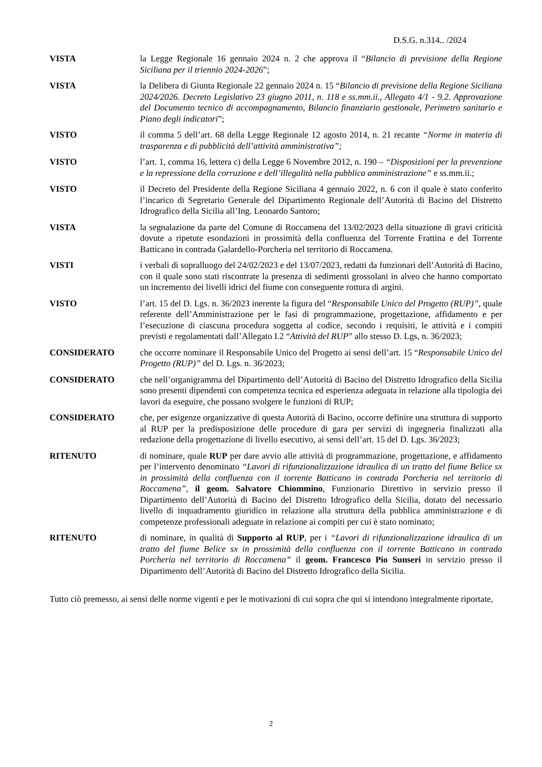D.S.G. n.314.. /2024
VISTA la Legge Regionale 16 gennaio 2024 n. 2 che approva il “Bilancio di previsione della Regione Siciliana per il triennio 2024-2026”;
VISTA la Delibera di Giunta Regionale 22 gennaio 2024 n. 15 “Bilancio di previsione della Regione Siciliana 2024/2026. Decreto Legislativo 23 giugno 2011, n. 118 e ss.mm.ii., Allegato 4/1 - 9.2. Approvazione del Documento tecnico di accompagnamento, Bilancio finanziario gestionale, Perimetro sanitario e Piano degli indicatori”;
VISTO il comma 5 dell’art. 68 della Legge Regionale 12 agosto 2014, n. 21 recante “Norme in materia di trasparenza e di pubblicità dell’attività amministrativa”;
VISTO l’art. 1, comma 16, lettera c) della Legge 6 Novembre 2012, n. 190 – “Disposizioni per la prevenzione e la repressione della corruzione e dell’illegalità nella pubblica amministrazione” e ss.mm.ii.;
VISTO il Decreto del Presidente della Regione Siciliana 4 gennaio 2022, n. 6 con il quale è stato conferito l’incarico di Segretario Generale del Dipartimento Regionale dell’Autorità di Bacino del Distretto Idrografico della Sicilia all’Ing. Leonardo Santoro;
VISTA la segnalazione da parte del Comune di Roccamena del 13/02/2023 della situazione di gravi criticità dovute a ripetute esondazioni in prossimità della confluenza del Torrente Frattina e del Torrente Batticano in contrada Galardello-Porcheria nel territorio di Roccamena.
VISTI i verbali di sopralluogo del 24/02/2023 e del 13/07/2023, redatti da funzionari dell’Autorità di Bacino, con il quale sono stati riscontrate la presenza di sedimenti grossolani in alveo che hanno comportato un incremento dei livelli idrici del fiume con conseguente rottura di argini.
VISTO l’art. 15 del D. Lgs. n. 36/2023 inerente la figura del “Responsabile Unico del Progetto (RUP)”, quale referente dell’Amministrazione per le fasi di programmazione, progettazione, affidamento e per l’esecuzione di ciascuna procedura soggetta al codice, secondo i requisiti, le attività e i compiti previsti e regolamentati dall’Allegato I.2 “Attività del RUP” allo stesso D. Lgs, n. 36/2023;
CONSIDERATO che occorre nominare il Responsabile Unico del Progetto ai sensi dell’art. 15 “Responsabile Unico del Progetto (RUP)” del D. Lgs. n. 36/2023;
CONSIDERATO che nell’organigramma del Dipartimento dell’Autorità di Bacino del Distretto Idrografico della Sicilia sono presenti dipendenti con competenza tecnica ed esperienza adeguata in relazione alla tipologia dei lavori da eseguire, che possano svolgere le funzioni di RUP;
CONSIDERATO che, per esigenze organizzative di questa Autorità di Bacino, occorre definire una struttura di supporto al RUP per la predisposizione delle procedure di gara per servizi di ingegneria finalizzati alla redazione della progettazione di livello esecutivo, ai sensi dell’art. 15 del D. Lgs. 36/2023;
RITENUTO di nominare, quale RUP per dare avvio alle attività di programmazione, progettazione, e affidamento per l’intervento denominato “Lavori di rifunzionalizzazione idraulica di un tratto del fiume Belice sx in prossimità della confluenza con il torrente Batticano in contrada Porcheria nel territorio di Roccamena”, il geom. Salvatore Chiommino, Funzionario Direttivo in servizio presso il Dipartimento dell’Autorità di Bacino del Distretto Idrografico della Sicilia, dotato del necessario livello di inquadramento giuridico in relazione alla struttura della pubblica amministrazione e di competenze professionali adeguate in relazione ai compiti per cui è stato nominato;
RITENUTO di nominare, in qualità di Supporto al RUP, per i “Lavori di rifunzionalizzazione idraulica di un tratto del fiume Belice sx in prossimità della confluenza con il torrente Batticano in contrada Porcheria nel territorio di Roccamena” il geom. Francesco Pio Sunseri in servizio presso il Dipartimento dell’Autorità di Bacino del Distretto Idrografico della Sicilia.
Tutto ciò premesso, ai sensi delle norme vigenti e per le motivazioni di cui sopra che qui si intendono integralmente riportate,
2